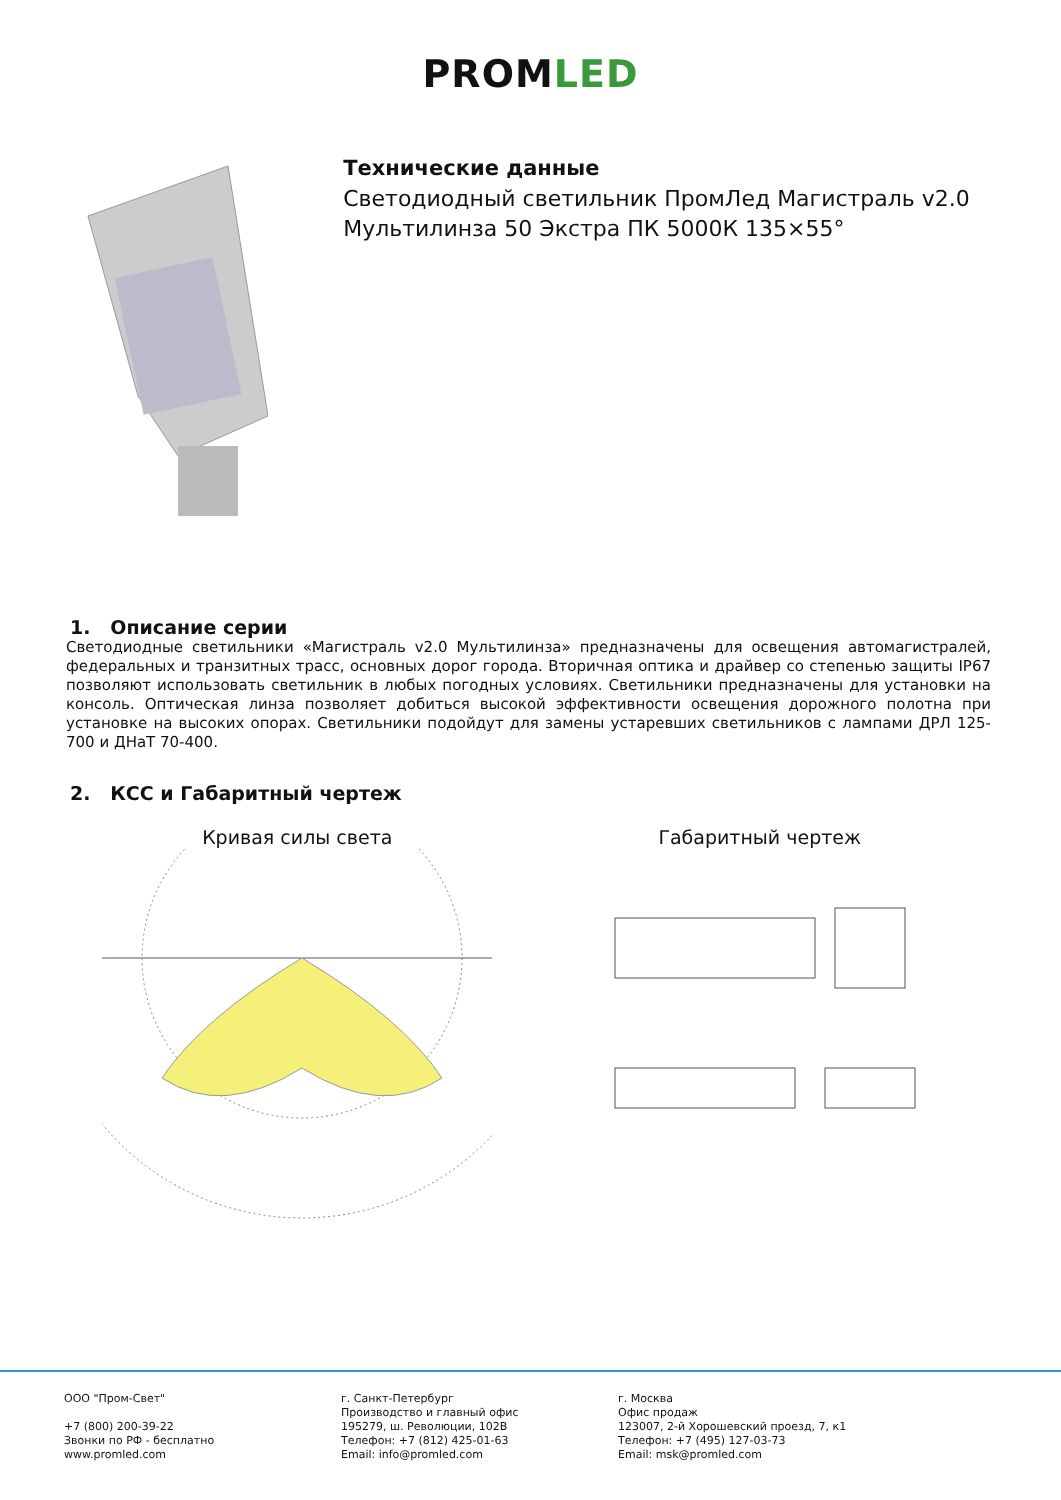PROMLED
Технические данные
Светодиодный светильник ПромЛед Магистраль v2.0 Мультилинза 50 Экстра ПК 5000К 135×55°
1. Описание серии
Светодиодные светильники «Магистраль v2.0 Мультилинза» предназначены для освещения автомагистралей, федеральных и транзитных трасс, основных дорог города. Вторичная оптика и драйвер со степенью защиты IP67 позволяют использовать светильник в любых погодных условиях. Светильники предназначены для установки на консоль. Оптическая линза позволяет добиться высокой эффективности освещения дорожного полотна при установке на высоких опорах. Светильники подойдут для замены устаревших светильников с лампами ДРЛ 125-700 и ДНаТ 70-400.
2. КСС и Габаритный чертеж
Кривая силы света
Габаритный чертеж
ООО "Пром-Свет"
+7 (800) 200-39-22
Звонки по РФ - бесплатно
www.promled.com
г. Санкт-Петербург
Производство и главный офис
195279, ш. Революции, 102В
Телефон: +7 (812) 425-01-63
Email: info@promled.com
г. Москва
Офис продаж
123007, 2-й Хорошевский проезд, 7, к1
Телефон: +7 (495) 127-03-73
Email: msk@promled.com